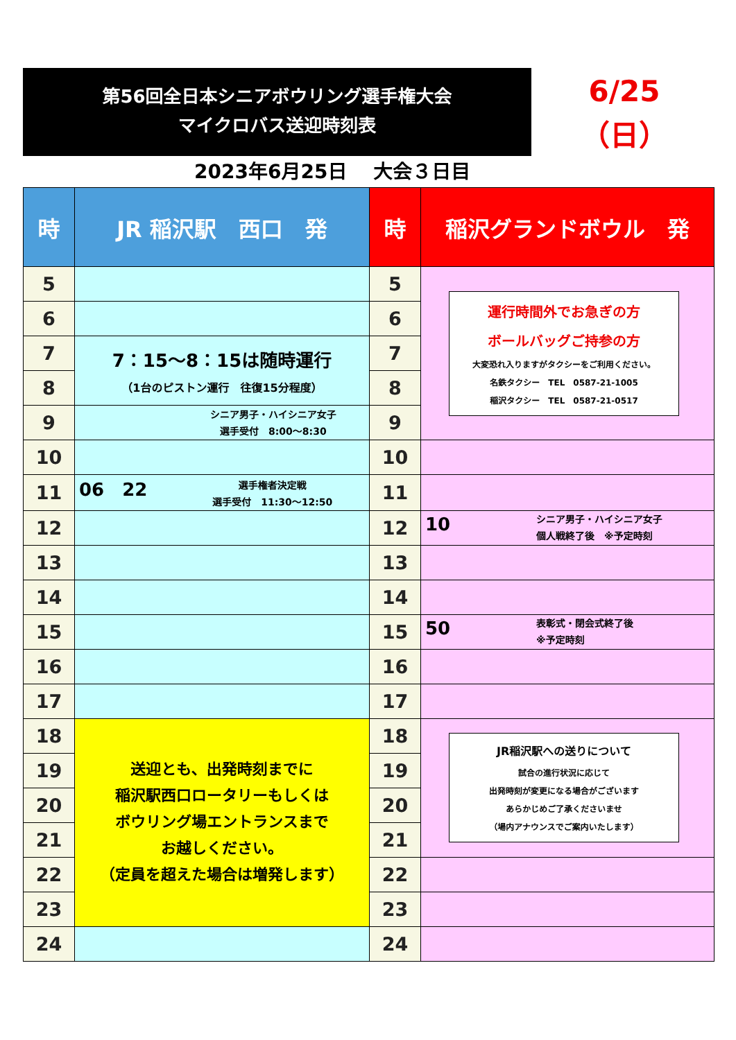第56回全日本シニアボウリング選手権大会
マイクロバス送迎時刻表
6/25
（日）
2023年6月25日　 大会３日目
| 時 | JR 稲沢駅 西口 発 | 時 | 稲沢グランドボウル 発 |
| --- | --- | --- | --- |
| 5 | | 5 | 運行時間外でお急ぎの方 ボールバッグご持参の方 大変恐れ入りますがタクシーをご利用ください。 名鉄タクシー TEL 0587-21-1005 稲沢タクシー TEL 0587-21-0517 |
| 6 | | 6 | |
| 7 | 7：15～8：15は随時運行 （1台のピストン運行 往復15分程度） | 7 | |
| 8 | | 8 | |
| 9 | シニア男子・ハイシニア女子 選手受付 8:00～8:30 | 9 | |
| 10 | | 10 | |
| 11 | 06 22 選手権者決定戦 選手受付 11:30～12:50 | 11 | |
| 12 | | 12 | 10 シニア男子・ハイシニア女子 個人戦終了後 ※予定時刻 |
| 13 | | 13 | |
| 14 | | 14 | |
| 15 | | 15 | 50 表彰式・閉会式終了後 ※予定時刻 |
| 16 | | 16 | |
| 17 | | 17 | |
| 18 | 送迎とも、出発時刻までに 稲沢駅西口ロータリーもしくは ボウリング場エントランスまで お越しください。 （定員を超えた場合は増発します） | 18 | JR稲沢駅への送りについて 試合の進行状況に応じて 出発時刻が変更になる場合がございます あらかじめご了承くださいませ （場内アナウンスでご案内いたします） |
| 19 | | 19 | |
| 20 | | 20 | |
| 21 | | 21 | |
| 22 | | 22 | |
| 23 | | 23 | |
| 24 | | 24 | |